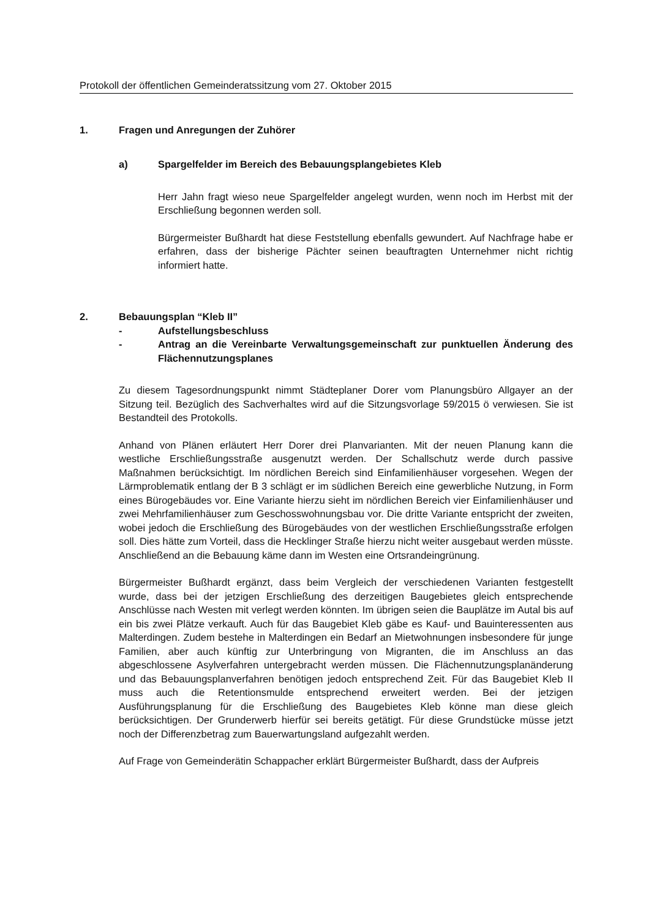Protokoll der öffentlichen Gemeinderatssitzung vom 27. Oktober 2015
1. Fragen und Anregungen der Zuhörer
a) Spargelfelder im Bereich des Bebauungsplangebietes Kleb
Herr Jahn fragt wieso neue Spargelfelder angelegt wurden, wenn noch im Herbst mit der Erschließung begonnen werden soll.
Bürgermeister Bußhardt hat diese Feststellung ebenfalls gewundert. Auf Nachfrage habe er erfahren, dass der bisherige Pächter seinen beauftragten Unternehmer nicht richtig informiert hatte.
2. Bebauungsplan “Kleb II”
- Aufstellungsbeschluss
- Antrag an die Vereinbarte Verwaltungsgemeinschaft zur punktuellen Änderung des Flächennutzungsplanes
Zu diesem Tagesordnungspunkt nimmt Städteplaner Dorer vom Planungsbüro Allgayer an der Sitzung teil. Bezüglich des Sachverhaltes wird auf die Sitzungsvorlage 59/2015 ö verwiesen. Sie ist Bestandteil des Protokolls.
Anhand von Plänen erläutert Herr Dorer drei Planvarianten. Mit der neuen Planung kann die westliche Erschließungsstraße ausgenutzt werden. Der Schallschutz werde durch passive Maßnahmen berücksichtigt. Im nördlichen Bereich sind Einfamilienhäuser vorgesehen. Wegen der Lärmproblematik entlang der B 3 schlägt er im südlichen Bereich eine gewerbliche Nutzung, in Form eines Bürogebäudes vor. Eine Variante hierzu sieht im nördlichen Bereich vier Einfamilienhäuser und zwei Mehrfamilienhäuser zum Geschosswohnungsbau vor. Die dritte Variante entspricht der zweiten, wobei jedoch die Erschließung des Bürogebäudes von der westlichen Erschließungsstraße erfolgen soll. Dies hätte zum Vorteil, dass die Hecklinger Straße hierzu nicht weiter ausgebaut werden müsste. Anschließend an die Bebauung käme dann im Westen eine Ortsrandeingrünung.
Bürgermeister Bußhardt ergänzt, dass beim Vergleich der verschiedenen Varianten festgestellt wurde, dass bei der jetzigen Erschließung des derzeitigen Baugebietes gleich entsprechende Anschlüsse nach Westen mit verlegt werden könnten. Im übrigen seien die Bauplätze im Autal bis auf ein bis zwei Plätze verkauft. Auch für das Baugebiet Kleb gäbe es Kauf- und Bauinteressenten aus Malterdingen. Zudem bestehe in Malterdingen ein Bedarf an Mietwohnungen insbesondere für junge Familien, aber auch künftig zur Unterbringung von Migranten, die im Anschluss an das abgeschlossene Asylverfahren untergebracht werden müssen. Die Flächennutzungsplanänderung und das Bebauungsplanverfahren benötigen jedoch entsprechend Zeit. Für das Baugebiet Kleb II muss auch die Retentionsmulde entsprechend erweitert werden. Bei der jetzigen Ausführungsplanung für die Erschließung des Baugebietes Kleb könne man diese gleich berücksichtigen. Der Grunderwerb hierfür sei bereits getätigt. Für diese Grundstücke müsse jetzt noch der Differenzbetrag zum Bauerwartungsland aufgezahlt werden.
Auf Frage von Gemeinderätin Schappacher erklärt Bürgermeister Bußhardt, dass der Aufpreis